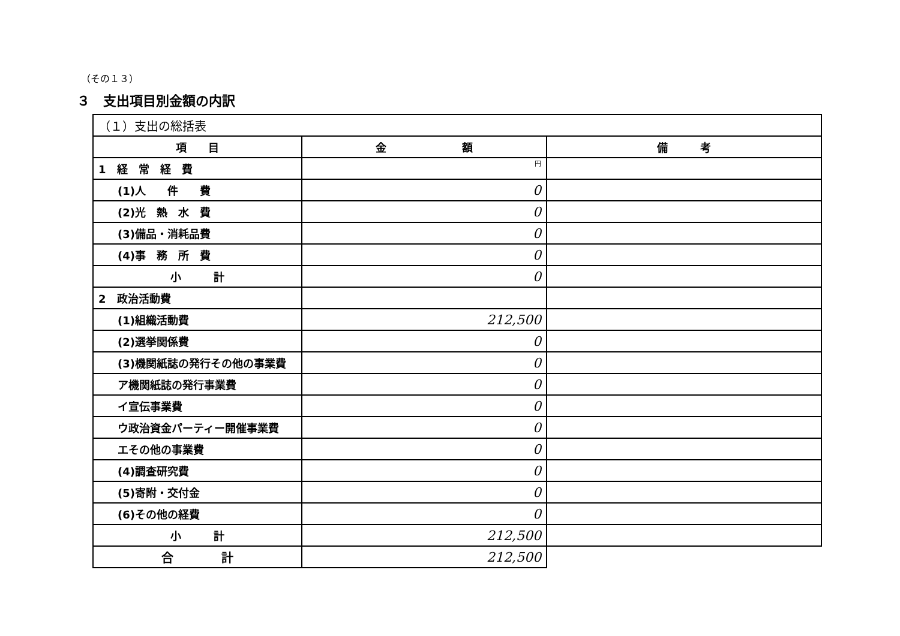（その１３）
３　支出項目別金額の内訳
| （１）支出の総括表 | | |
| 項 目 | 金 額 | 備 考 |
| 1 経 常 経 費 | 円 | |
| (1)人 件 費 | 0 | |
| (2)光 熱 水 費 | 0 | |
| (3)備品・消耗品費 | 0 | |
| (4)事 務 所 費 | 0 | |
| 小 計 | 0 | |
| 2 政治活動費 | | |
| (1)組織活動費 | 212,500 | |
| (2)選挙関係費 | 0 | |
| (3)機関紙誌の発行その他の事業費 | 0 | |
| ア機関紙誌の発行事業費 | 0 | |
| イ宣伝事業費 | 0 | |
| ウ政治資金パーティー開催事業費 | 0 | |
| エその他の事業費 | 0 | |
| (4)調査研究費 | 0 | |
| (5)寄附・交付金 | 0 | |
| (6)その他の経費 | 0 | |
| 小 計 | 212,500 | |
| 合 計 | 212,500 | |